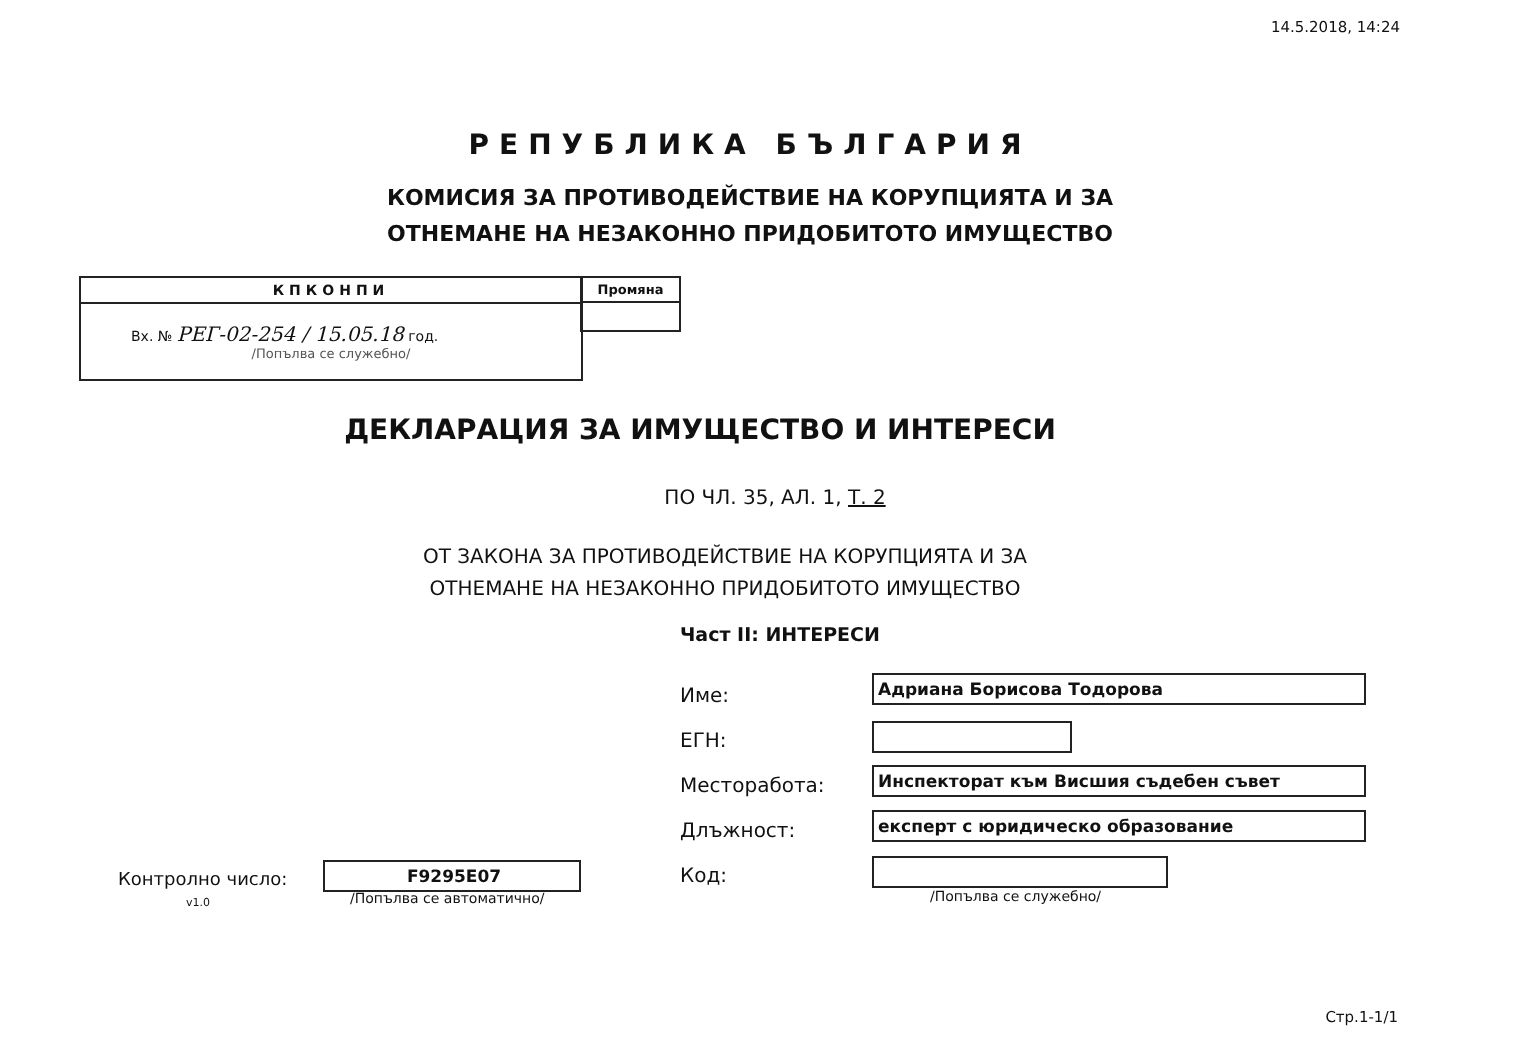14.5.2018, 14:24
РЕПУБЛИКА БЪЛГАРИЯ
КОМИСИЯ ЗА ПРОТИВОДЕЙСТВИЕ НА КОРУПЦИЯТА И ЗА ОТНЕМАНЕ НА НЕЗАКОННО ПРИДОБИТОТО ИМУЩЕСТВО
КПКОНПИ
Вх. № РЕГ-02-254 / 15.05.18 год.
/Попълва се служебно/
Промяна
ДЕКЛАРАЦИЯ ЗА ИМУЩЕСТВО И ИНТЕРЕСИ
ПО ЧЛ. 35, АЛ. 1, Т. 2
ОТ ЗАКОНА ЗА ПРОТИВОДЕЙСТВИЕ НА КОРУПЦИЯТА И ЗА
ОТНЕМАНЕ НА НЕЗАКОННО ПРИДОБИТОТО ИМУЩЕСТВО
Част II: ИНТЕРЕСИ
Име: Адриана Борисова Тодорова
ЕГН:
Месторабота: Инспекторат към Висшия съдебен съвет
Длъжност: експерт с юридическо образование
Код:
/Попълва се служебно/
Контролно число:
v1.0
F9295E07
/Попълва се автоматично/
Стр.1-1/1